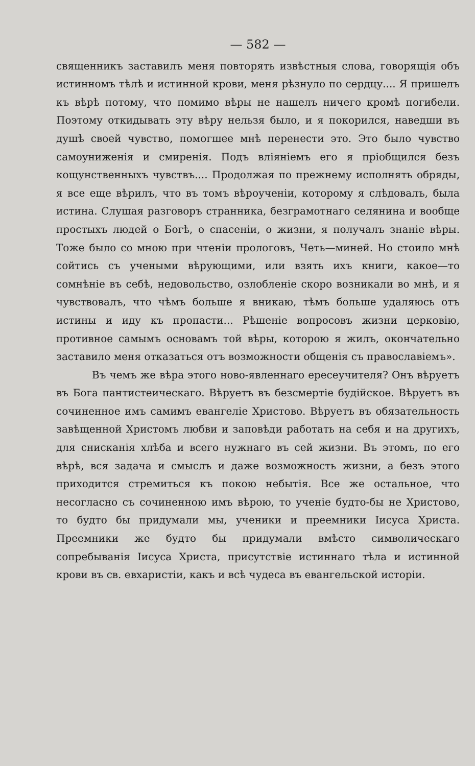— 582 —
священникъ заставилъ меня повторять извѣстныя слова, говорящія объ истинномъ тѣлѣ и истинной крови, меня рѣзнуло по сердцу.... Я пришелъ къ вѣрѣ потому, что помимо вѣры не нашелъ ничего кромѣ погибели. Поэтому откидывать эту вѣру нельзя было, и я покорился, наведши въ душѣ своей чувство, помогшее мнѣ перенести это. Это было чувство самоуниженія и смиренія. Подъ вліяніемъ его я пріобщился безъ кощунственныхъ чувствъ.... Продолжая по прежнему исполнять обряды, я все еще вѣрилъ, что въ томъ вѣроученіи, которому я слѣдовалъ, была истина. Слушая разговоръ странника, безграмотнаго селянина и вообще простыхъ людей о Богѣ, о спасеніи, о жизни, я получалъ знаніе вѣры. Тоже было со мною при чтеніи прологовъ, Четь—миней. Но стоило мнѣ сойтись съ учеными вѣрующими, или взять ихъ книги, какое—то сомнѣніе въ себѣ, недовольство, озлобленіе скоро возникали во мнѣ, и я чувствовалъ, что чѣмъ больше я вникаю, тѣмъ больше удаляюсь отъ истины и иду къ пропасти... Рѣшеніе вопросовъ жизни церковію, противное самымъ основамъ той вѣры, которою я жилъ, окончательно заставило меня отказаться отъ возможности общенія съ православіемъ».
Въ чемъ же вѣра этого ново-явленнаго ересеучителя? Онъ вѣруетъ въ Бога пантистеическаго. Вѣруетъ въ безсмертіе будійское. Вѣруетъ въ сочиненное имъ самимъ евангеліе Христово. Вѣруетъ въ обязательность завѣщенной Христомъ любви и заповѣди работать на себя и на другихъ, для снисканія хлѣба и всего нужнаго въ сей жизни. Въ этомъ, по его вѣрѣ, вся задача и смыслъ и даже возможность жизни, а безъ этого приходится стремиться къ покою небытія. Все же остальное, что несогласно съ сочиненною имъ вѣрою, то ученіе будто-бы не Христово, то будто бы придумали мы, ученики и преемники Іисуса Христа. Преемники же будто бы придумали вмѣсто символическаго сопребыванія Іисуса Христа, присутствіе истиннаго тѣла и истинной крови въ св. евхаристіи, какъ и всѣ чудеса въ евангельской исторіи.